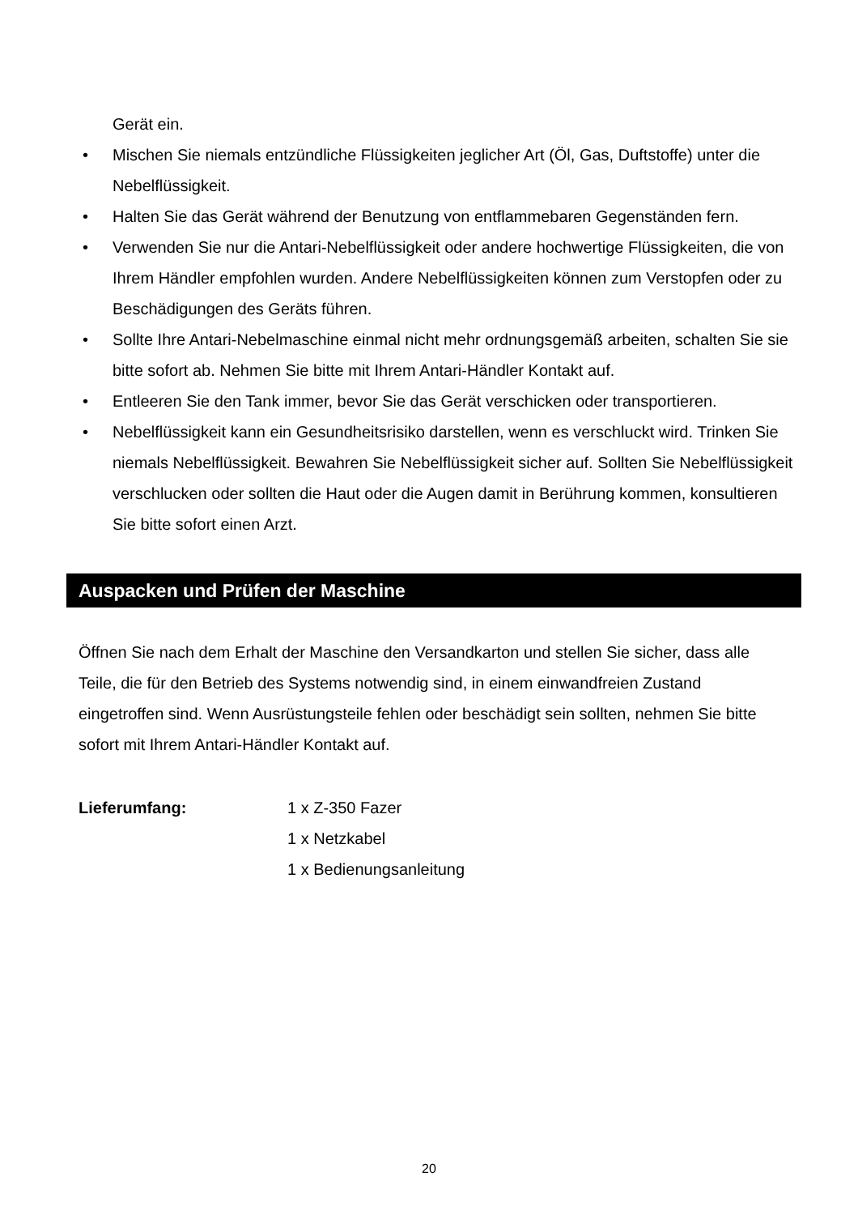Gerät ein.
• Mischen Sie niemals entzündliche Flüssigkeiten jeglicher Art (Öl, Gas, Duftstoffe) unter die Nebelflüssigkeit.
• Halten Sie das Gerät während der Benutzung von entflammebaren Gegenständen fern.
• Verwenden Sie nur die Antari-Nebelflüssigkeit oder andere hochwertige Flüssigkeiten, die von Ihrem Händler empfohlen wurden. Andere Nebelflüssigkeiten können zum Verstopfen oder zu Beschädigungen des Geräts führen.
• Sollte Ihre Antari-Nebelmaschine einmal nicht mehr ordnungsgemäß arbeiten, schalten Sie sie bitte sofort ab. Nehmen Sie bitte mit Ihrem Antari-Händler Kontakt auf.
• Entleeren Sie den Tank immer, bevor Sie das Gerät verschicken oder transportieren.
• Nebelflüssigkeit kann ein Gesundheitsrisiko darstellen, wenn es verschluckt wird. Trinken Sie niemals Nebelflüssigkeit. Bewahren Sie Nebelflüssigkeit sicher auf. Sollten Sie Nebelflüssigkeit verschlucken oder sollten die Haut oder die Augen damit in Berührung kommen, konsultieren Sie bitte sofort einen Arzt.
Auspacken und Prüfen der Maschine
Öffnen Sie nach dem Erhalt der Maschine den Versandkarton und stellen Sie sicher, dass alle Teile, die für den Betrieb des Systems notwendig sind, in einem einwandfreien Zustand eingetroffen sind. Wenn Ausrüstungsteile fehlen oder beschädigt sein sollten, nehmen Sie bitte sofort mit Ihrem Antari-Händler Kontakt auf.
Lieferumfang: 1 x Z-350 Fazer
1 x Netzkabel
1 x Bedienungsanleitung
20